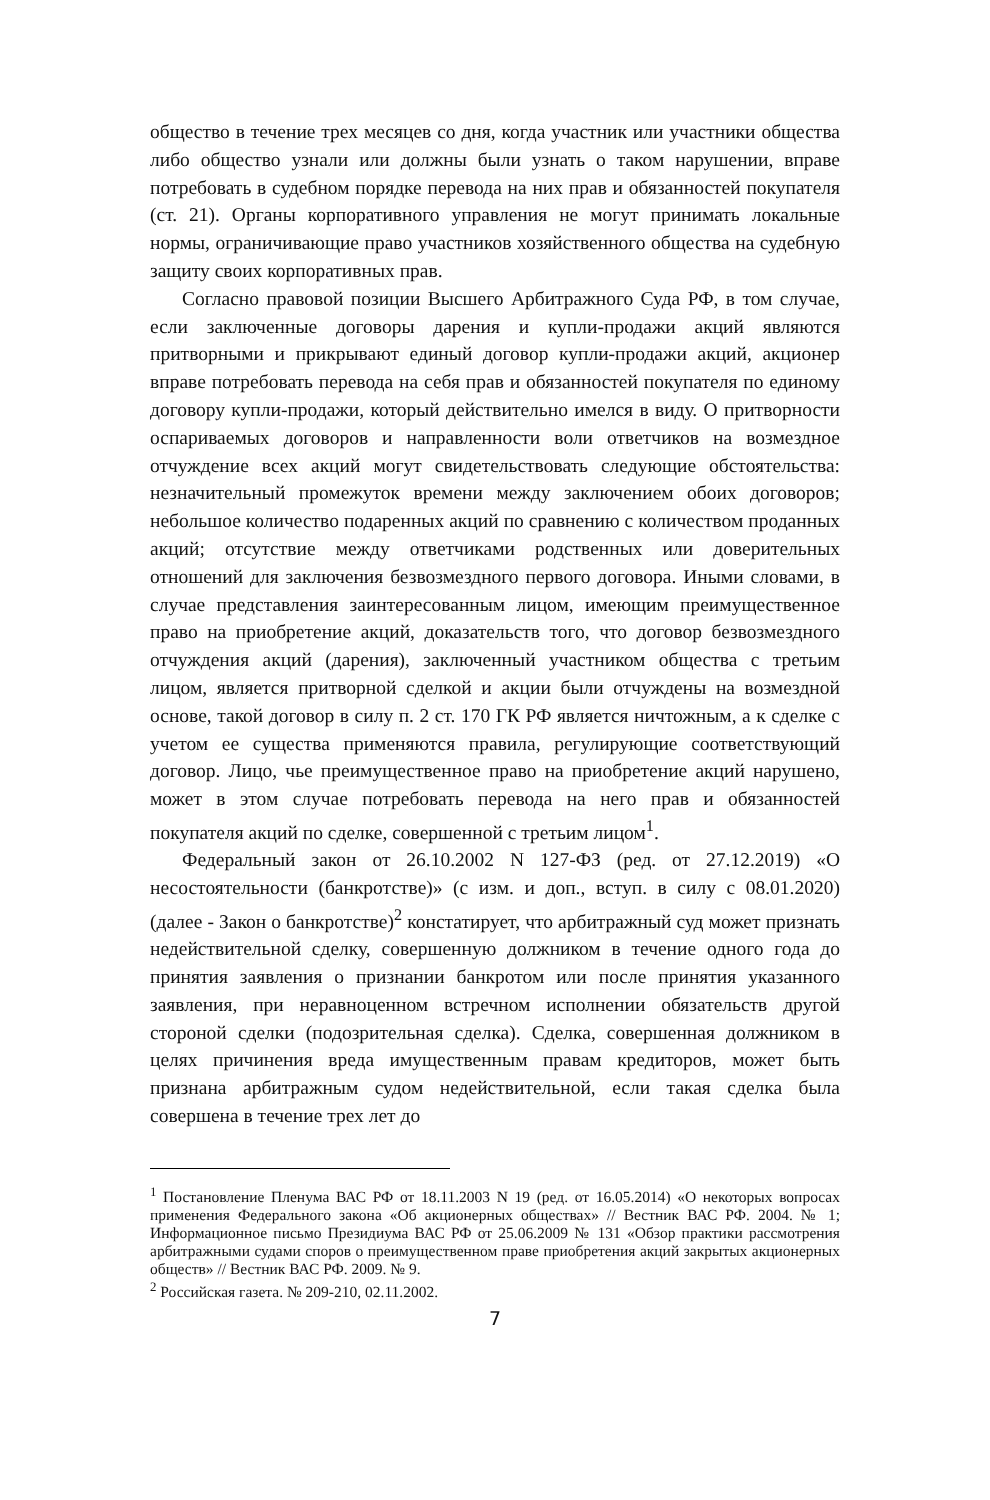общество в течение трех месяцев со дня, когда участник или участники общества либо общество узнали или должны были узнать о таком нарушении, вправе потребовать в судебном порядке перевода на них прав и обязанностей покупателя (ст. 21). Органы корпоративного управления не могут принимать локальные нормы, ограничивающие право участников хозяйственного общества на судебную защиту своих корпоративных прав.
Согласно правовой позиции Высшего Арбитражного Суда РФ, в том случае, если заключенные договоры дарения и купли-продажи акций являются притворными и прикрывают единый договор купли-продажи акций, акционер вправе потребовать перевода на себя прав и обязанностей покупателя по единому договору купли-продажи, который действительно имелся в виду. О притворности оспариваемых договоров и направленности воли ответчиков на возмездное отчуждение всех акций могут свидетельствовать следующие обстоятельства: незначительный промежуток времени между заключением обоих договоров; небольшое количество подаренных акций по сравнению с количеством проданных акций; отсутствие между ответчиками родственных или доверительных отношений для заключения безвозмездного первого договора. Иными словами, в случае представления заинтересованным лицом, имеющим преимущественное право на приобретение акций, доказательств того, что договор безвозмездного отчуждения акций (дарения), заключенный участником общества с третьим лицом, является притворной сделкой и акции были отчуждены на возмездной основе, такой договор в силу п. 2 ст. 170 ГК РФ является ничтожным, а к сделке с учетом ее существа применяются правила, регулирующие соответствующий договор. Лицо, чье преимущественное право на приобретение акций нарушено, может в этом случае потребовать перевода на него прав и обязанностей покупателя акций по сделке, совершенной с третьим лицом<sup>1</sup>.
Федеральный закон от 26.10.2002 N 127-ФЗ (ред. от 27.12.2019) «О несостоятельности (банкротстве)» (с изм. и доп., вступ. в силу с 08.01.2020) (далее - Закон о банкротстве)<sup>2</sup> констатирует, что арбитражный суд может признать недействительной сделку, совершенную должником в течение одного года до принятия заявления о признании банкротом или после принятия указанного заявления, при неравноценном встречном исполнении обязательств другой стороной сделки (подозрительная сделка). Сделка, совершенная должником в целях причинения вреда имущественным правам кредиторов, может быть признана арбитражным судом недействительной, если такая сделка была совершена в течение трех лет до
<sup>1</sup> Постановление Пленума ВАС РФ от 18.11.2003 N 19 (ред. от 16.05.2014) «О некоторых вопросах применения Федерального закона «Об акционерных обществах» // Вестник ВАС РФ. 2004. № 1; Информационное письмо Президиума ВАС РФ от 25.06.2009 № 131 «Обзор практики рассмотрения арбитражными судами споров о преимущественном праве приобретения акций закрытых акционерных обществ» // Вестник ВАС РФ. 2009. № 9.
<sup>2</sup> Российская газета. № 209-210, 02.11.2002.
7